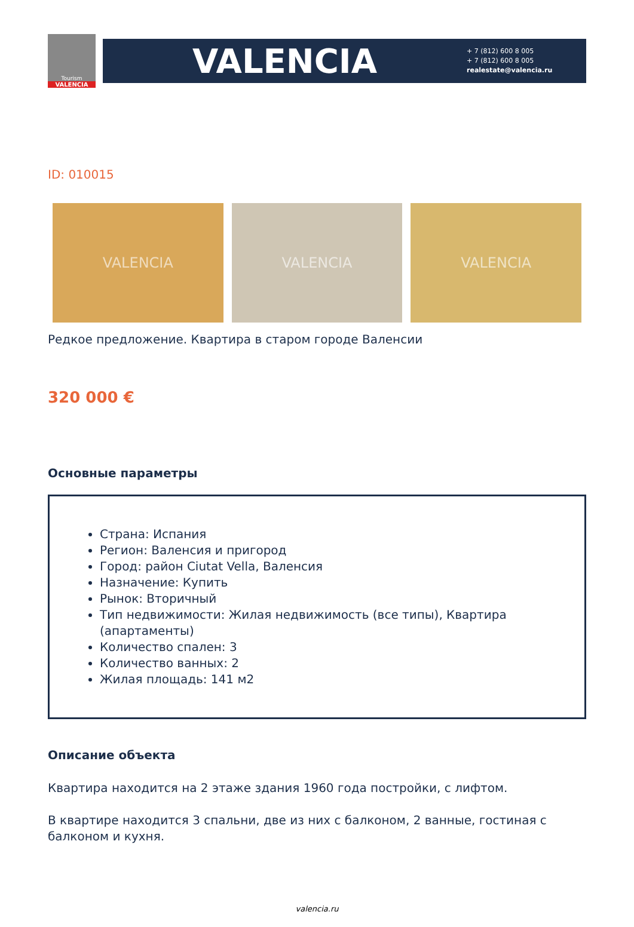Tourism
VALENCIA
VALENCIA
+ 7 (812) 600 8 005
+ 7 (812) 600 8 005
realestate@valencia.ru
ID: 010015
VALENCIA VALENCIA VALENCIA
Редкое предложение. Квартира в старом городе Валенсии
320 000 €
Основные параметры
Страна: Испания
Регион: Валенсия и пригород
Город: район Ciutat Vella, Валенсия
Назначение: Купить
Рынок: Вторичный
Тип недвижимости: Жилая недвижимость (все типы), Квартира (апартаменты)
Количество спален: 3
Количество ванных: 2
Жилая площадь: 141 м2
Описание объекта
Квартира находится на 2 этаже здания 1960 года постройки, с лифтом.
В квартире находится 3 спальни, две из них с балконом, 2 ванные, гостиная с балконом и кухня.
valencia.ru